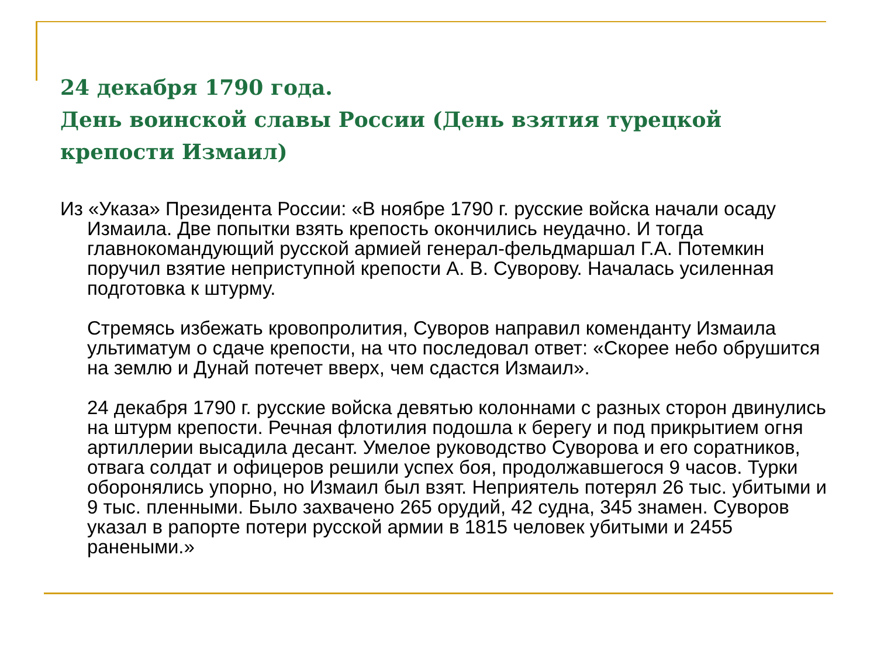24 декабря 1790 года.
День воинской славы России (День взятия турецкой крепости Измаил)
Из «Указа» Президента России: «В ноябре 1790 г. русские войска начали осаду Измаила. Две попытки взять крепость окончились неудачно. И тогда главнокомандующий русской армией генерал-фельдмаршал Г.А. Потемкин поручил взятие неприступной крепости А. В. Суворову. Началась усиленная подготовка к штурму.
Стремясь избежать кровопролития, Суворов направил коменданту Измаила ультиматум о сдаче крепости, на что последовал ответ: «Скорее небо обрушится на землю и Дунай потечет вверх, чем сдастся Измаил».
24 декабря 1790 г. русские войска девятью колоннами с разных сторон двинулись на штурм крепости. Речная флотилия подошла к берегу и под прикрытием огня артиллерии высадила десант. Умелое руководство Суворова и его соратников, отвага солдат и офицеров решили успех боя, продолжавшегося 9 часов. Турки оборонялись упорно, но Измаил был взят. Неприятель потерял 26 тыс. убитыми и 9 тыс. пленными. Было захвачено 265 орудий, 42 судна, 345 знамен. Суворов указал в рапорте потери русской армии в 1815 человек убитыми и 2455 ранеными.»